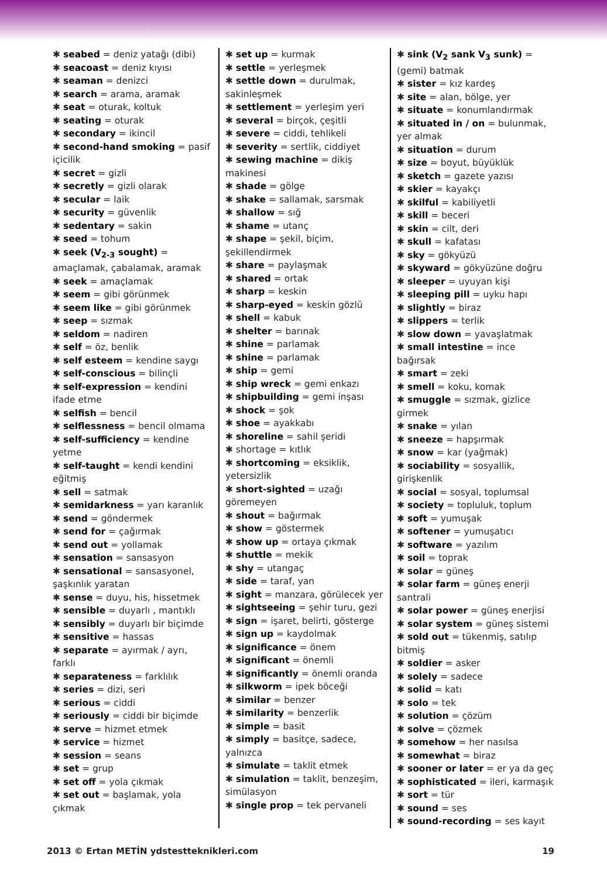✱ seabed = deniz yatağı (dibi)
✱ seacoast = deniz kıyısı
✱ seaman = denizci
✱ search = arama, aramak
✱ seat = oturak, koltuk
✱ seating = oturak
✱ secondary = ikincil
✱ second-hand smoking = pasif içicilik
✱ secret = gizli
✱ secretly = gizli olarak
✱ secular = laik
✱ security = güvenlik
✱ sedentary = sakin
✱ seed = tohum
✱ seek (V<sub>2-3</sub> sought) = amaçlamak, çabalamak, aramak
✱ seek = amaçlamak
✱ seem = gibi görünmek
✱ seem like = gibi görünmek
✱ seep = sızmak
✱ seldom = nadiren
✱ self = öz, benlik
✱ self esteem = kendine saygı
✱ self-conscious = bilinçli
✱ self-expression = kendini ifade etme
✱ selfish = bencil
✱ selflessness = bencil olmama
✱ self-sufficiency = kendine yetme
✱ self-taught = kendi kendini eğitmiş
✱ sell = satmak
✱ semidarkness = yarı karanlık
✱ send = göndermek
✱ send for = çağırmak
✱ send out = yollamak
✱ sensation = sansasyon
✱ sensational = sansasyonel, şaşkınlık yaratan
✱ sense = duyu, his, hissetmek
✱ sensible = duyarlı , mantıklı
✱ sensibly = duyarlı bir biçimde
✱ sensitive = hassas
✱ separate = ayırmak / ayrı, farklı
✱ separateness = farklılık
✱ series = dizi, seri
✱ serious = ciddi
✱ seriously = ciddi bir biçimde
✱ serve = hizmet etmek
✱ service = hizmet
✱ session = seans
✱ set = grup
✱ set off = yola çıkmak
✱ set out = başlamak, yola çıkmak
✱ set up = kurmak
✱ settle = yerleşmek
✱ settle down = durulmak, sakinleşmek
✱ settlement = yerleşim yeri
✱ several = birçok, çeşitli
✱ severe = ciddi, tehlikeli
✱ severity = sertlik, ciddiyet
✱ sewing machine = dikiş makinesi
✱ shade = gölge
✱ shake = sallamak, sarsmak
✱ shallow = sığ
✱ shame = utanç
✱ shape = şekil, biçim, şekillendirmek
✱ share = paylaşmak
✱ shared = ortak
✱ sharp = keskin
✱ sharp-eyed = keskin gözlü
✱ shell = kabuk
✱ shelter = barınak
✱ shine = parlamak
✱ shine = parlamak
✱ ship = gemi
✱ ship wreck = gemi enkazı
✱ shipbuilding = gemi inşası
✱ shock = şok
✱ shoe = ayakkabı
✱ shoreline = sahil şeridi
✱ shortage = kıtlık
✱ shortcoming = eksiklik, yetersizlik
✱ short-sighted = uzağı göremeyen
✱ shout = bağırmak
✱ show = göstermek
✱ show up = ortaya çıkmak
✱ shuttle = mekik
✱ shy = utangaç
✱ side = taraf, yan
✱ sight = manzara, görülecek yer
✱ sightseeing = şehir turu, gezi
✱ sign = işaret, belirti, gösterge
✱ sign up = kaydolmak
✱ significance = önem
✱ significant = önemli
✱ significantly = önemli oranda
✱ silkworm = ipek böceği
✱ similar = benzer
✱ similarity = benzerlik
✱ simple = basit
✱ simply = basitçe, sadece, yalnızca
✱ simulate = taklit etmek
✱ simulation = taklit, benzeşim, simülasyon
✱ single prop = tek pervaneli
✱ sink (V<sub>2</sub> sank V<sub>3</sub> sunk) = (gemi) batmak
✱ sister = kız kardeş
✱ site = alan, bölge, yer
✱ situate = konumlandırmak
✱ situated in / on = bulunmak, yer almak
✱ situation = durum
✱ size = boyut, büyüklük
✱ sketch = gazete yazısı
✱ skier = kayakçı
✱ skilful = kabiliyetli
✱ skill = beceri
✱ skin = cilt, deri
✱ skull = kafatası
✱ sky = gökyüzü
✱ skyward = gökyüzüne doğru
✱ sleeper = uyuyan kişi
✱ sleeping pill = uyku hapı
✱ slightly = biraz
✱ slippers = terlik
✱ slow down = yavaşlatmak
✱ small intestine = ince bağırsak
✱ smart = zeki
✱ smell = koku, komak
✱ smuggle = sızmak, gizlice girmek
✱ snake = yılan
✱ sneeze = hapşırmak
✱ snow = kar (yağmak)
✱ sociability = sosyallik, girişkenlik
✱ social = sosyal, toplumsal
✱ society = topluluk, toplum
✱ soft = yumuşak
✱ softener = yumuşatıcı
✱ software = yazılım
✱ soil = toprak
✱ solar = güneş
✱ solar farm = güneş enerji santrali
✱ solar power = güneş enerjisi
✱ solar system = güneş sistemi
✱ sold out = tükenmiş, satılıp bitmiş
✱ soldier = asker
✱ solely = sadece
✱ solid = katı
✱ solo = tek
✱ solution = çözüm
✱ solve = çözmek
✱ somehow = her nasılsa
✱ somewhat = biraz
✱ sooner or later = er ya da geç
✱ sophisticated = ileri, karmaşık
✱ sort = tür
✱ sound = ses
✱ sound-recording = ses kayıt
2013 © Ertan METİN ydstestteknikleri.com 19